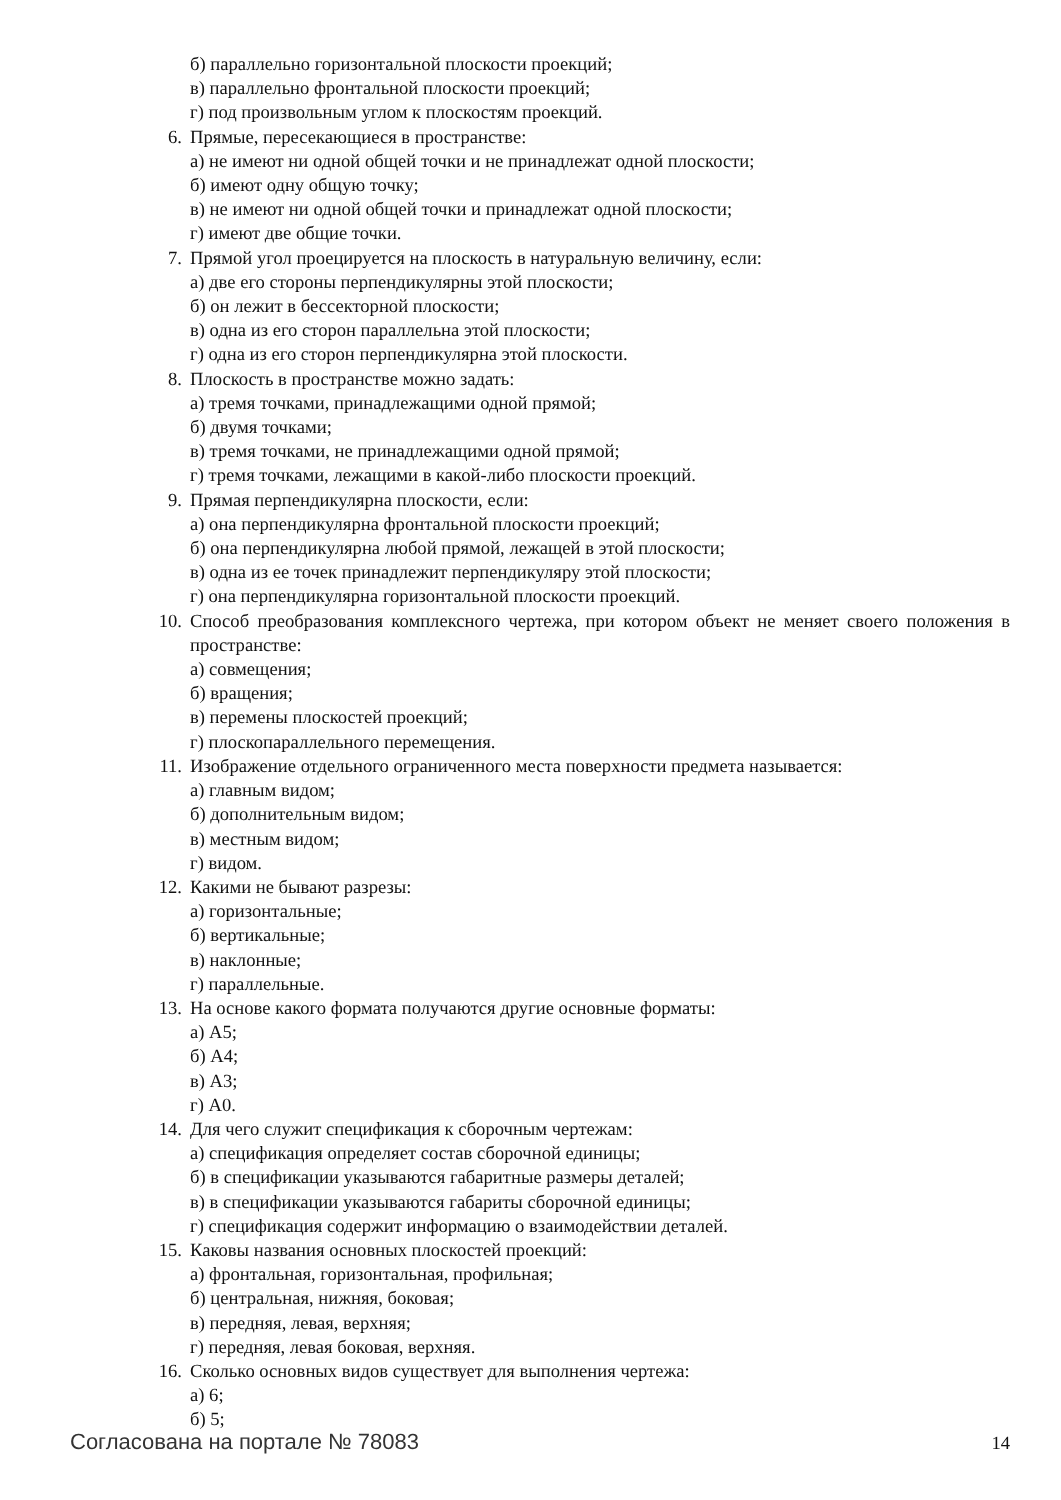б) параллельно горизонтальной плоскости проекций;
в) параллельно фронтальной плоскости проекций;
г) под произвольным углом к плоскостям проекций.
6. Прямые, пересекающиеся в пространстве:
а) не имеют ни одной общей точки и не принадлежат одной плоскости;
б) имеют одну общую точку;
в) не имеют ни одной общей точки и принадлежат одной плоскости;
г) имеют две общие точки.
7. Прямой угол проецируется на плоскость в натуральную величину, если:
а) две его стороны перпендикулярны этой плоскости;
б) он лежит в бессекторной плоскости;
в) одна из его сторон параллельна этой плоскости;
г) одна из его сторон перпендикулярна этой плоскости.
8. Плоскость в пространстве можно задать:
а) тремя точками, принадлежащими одной прямой;
б) двумя точками;
в) тремя точками, не принадлежащими одной прямой;
г) тремя точками, лежащими в какой-либо плоскости проекций.
9. Прямая перпендикулярна плоскости, если:
а) она перпендикулярна фронтальной плоскости проекций;
б) она перпендикулярна любой прямой, лежащей в этой плоскости;
в) одна из ее точек принадлежит перпендикуляру этой плоскости;
г) она перпендикулярна горизонтальной плоскости проекций.
10. Способ преобразования комплексного чертежа, при котором объект не меняет своего положения в пространстве:
а) совмещения;
б) вращения;
в) перемены плоскостей проекций;
г) плоскопараллельного перемещения.
11. Изображение отдельного ограниченного места поверхности предмета называется:
а) главным видом;
б) дополнительным видом;
в) местным видом;
г) видом.
12. Какими не бывают разрезы:
а) горизонтальные;
б) вертикальные;
в) наклонные;
г) параллельные.
13. На основе какого формата получаются другие основные форматы:
а) А5;
б) А4;
в) А3;
г) А0.
14. Для чего служит спецификация к сборочным чертежам:
а) спецификация определяет состав сборочной единицы;
б) в спецификации указываются габаритные размеры деталей;
в) в спецификации указываются габариты сборочной единицы;
г) спецификация содержит информацию о взаимодействии деталей.
15. Каковы названия основных плоскостей проекций:
а) фронтальная, горизонтальная, профильная;
б) центральная, нижняя, боковая;
в) передняя, левая, верхняя;
г) передняя, левая боковая, верхняя.
16. Сколько основных видов существует для выполнения чертежа:
а) 6;
б) 5;
Согласована на портале № 78083 14